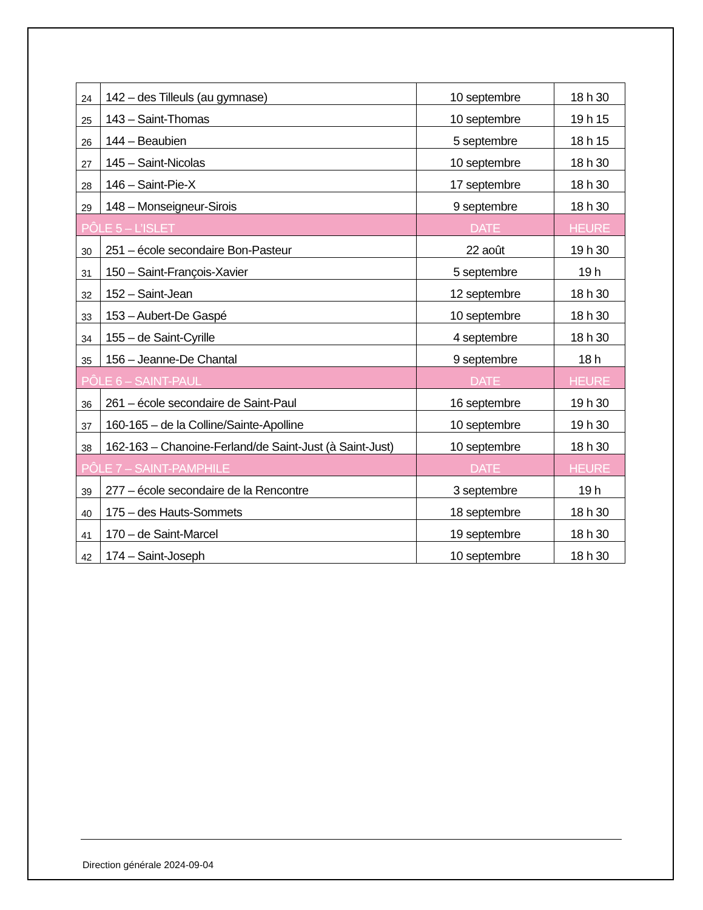| 24 | 142 – des Tilleuls (au gymnase) | 10 septembre | 18 h 30 |
| 25 | 143 – Saint-Thomas | 10 septembre | 19 h 15 |
| 26 | 144 – Beaubien | 5 septembre | 18 h 15 |
| 27 | 145 – Saint-Nicolas | 10 septembre | 18 h 30 |
| 28 | 146 – Saint-Pie-X | 17 septembre | 18 h 30 |
| 29 | 148 – Monseigneur-Sirois | 9 septembre | 18 h 30 |
| PÔLE 5 – L’ISLET | | DATE | HEURE |
| 30 | 251 – école secondaire Bon-Pasteur | 22 août | 19 h 30 |
| 31 | 150 – Saint-François-Xavier | 5 septembre | 19 h |
| 32 | 152 – Saint-Jean | 12 septembre | 18 h 30 |
| 33 | 153 – Aubert-De Gaspé | 10 septembre | 18 h 30 |
| 34 | 155 – de Saint-Cyrille | 4 septembre | 18 h 30 |
| 35 | 156 – Jeanne-De Chantal | 9 septembre | 18 h |
| PÔLE 6 – SAINT-PAUL | | DATE | HEURE |
| 36 | 261 – école secondaire de Saint-Paul | 16 septembre | 19 h 30 |
| 37 | 160-165 – de la Colline/Sainte-Apolline | 10 septembre | 19 h 30 |
| 38 | 162-163 – Chanoine-Ferland/de Saint-Just (à Saint-Just) | 10 septembre | 18 h 30 |
| PÔLE 7 – SAINT-PAMPHILE | | DATE | HEURE |
| 39 | 277 – école secondaire de la Rencontre | 3 septembre | 19 h |
| 40 | 175 – des Hauts-Sommets | 18 septembre | 18 h 30 |
| 41 | 170 – de Saint-Marcel | 19 septembre | 18 h 30 |
| 42 | 174 – Saint-Joseph | 10 septembre | 18 h 30 |
Direction générale 2024-09-04